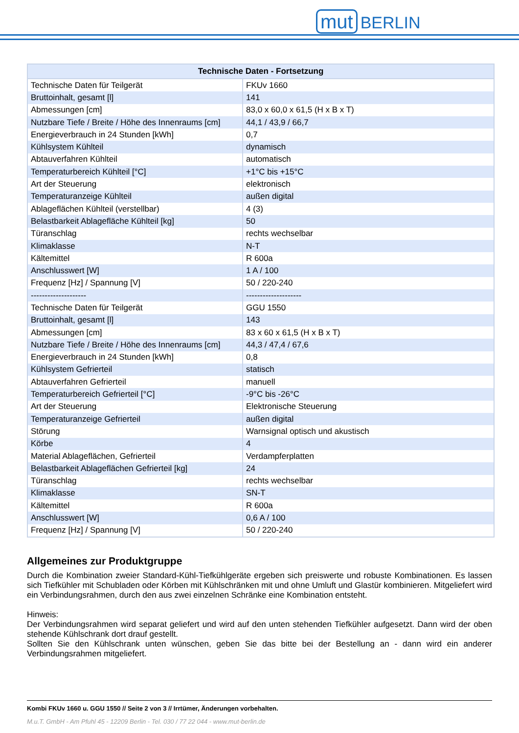mut BERLIN
| Technische Daten - Fortsetzung | |
| --- | --- |
| Technische Daten für Teilgerät | FKUv 1660 |
| Bruttoinhalt, gesamt [l] | 141 |
| Abmessungen [cm] | 83,0 x 60,0 x 61,5 (H x B x T) |
| Nutzbare Tiefe / Breite / Höhe des Innenraums [cm] | 44,1 / 43,9 / 66,7 |
| Energieverbrauch in 24 Stunden [kWh] | 0,7 |
| Kühlsystem Kühlteil | dynamisch |
| Abtauverfahren Kühlteil | automatisch |
| Temperaturbereich Kühlteil [°C] | +1°C bis +15°C |
| Art der Steuerung | elektronisch |
| Temperaturanzeige Kühlteil | außen digital |
| Ablageflächen Kühlteil (verstellbar) | 4 (3) |
| Belastbarkeit Ablagefläche Kühlteil [kg] | 50 |
| Türanschlag | rechts wechselbar |
| Klimaklasse | N-T |
| Kältemittel | R 600a |
| Anschlusswert [W] | 1 A / 100 |
| Frequenz [Hz] / Spannung [V] | 50 / 220-240 |
| -------------------- | -------------------- |
| Technische Daten für Teilgerät | GGU 1550 |
| Bruttoinhalt, gesamt [l] | 143 |
| Abmessungen [cm] | 83 x 60 x 61,5 (H x B x T) |
| Nutzbare Tiefe / Breite / Höhe des Innenraums [cm] | 44,3 / 47,4 / 67,6 |
| Energieverbrauch in 24 Stunden [kWh] | 0,8 |
| Kühlsystem Gefrierteil | statisch |
| Abtauverfahren Gefrierteil | manuell |
| Temperaturbereich Gefrierteil [°C] | -9°C bis -26°C |
| Art der Steuerung | Elektronische Steuerung |
| Temperaturanzeige Gefrierteil | außen digital |
| Störung | Warnsignal optisch und akustisch |
| Körbe | 4 |
| Material Ablageflächen, Gefrierteil | Verdampferplatten |
| Belastbarkeit Ablageflächen Gefrierteil [kg] | 24 |
| Türanschlag | rechts wechselbar |
| Klimaklasse | SN-T |
| Kältemittel | R 600a |
| Anschlusswert [W] | 0,6 A / 100 |
| Frequenz [Hz] / Spannung [V] | 50 / 220-240 |
Allgemeines zur Produktgruppe
Durch die Kombination zweier Standard-Kühl-Tiefkühlgeräte ergeben sich preiswerte und robuste Kombinationen. Es lassen sich Tiefkühler mit Schubladen oder Körben mit Kühlschränken mit und ohne Umluft und Glastür kombinieren. Mitgeliefert wird ein Verbindungsrahmen, durch den aus zwei einzelnen Schränke eine Kombination entsteht.
Hinweis:
Der Verbindungsrahmen wird separat geliefert und wird auf den unten stehenden Tiefkühler aufgesetzt. Dann wird der oben stehende Kühlschrank dort drauf gestellt.
Sollten Sie den Kühlschrank unten wünschen, geben Sie das bitte bei der Bestellung an - dann wird ein anderer Verbindungsrahmen mitgeliefert.
Kombi FKUv 1660 u. GGU 1550 // Seite 2 von 3 // Irrtümer, Änderungen vorbehalten.
M.u.T. GmbH - Am Pfuhl 45 - 12209 Berlin - Tel. 030 / 77 22 044 - www.mut-berlin.de